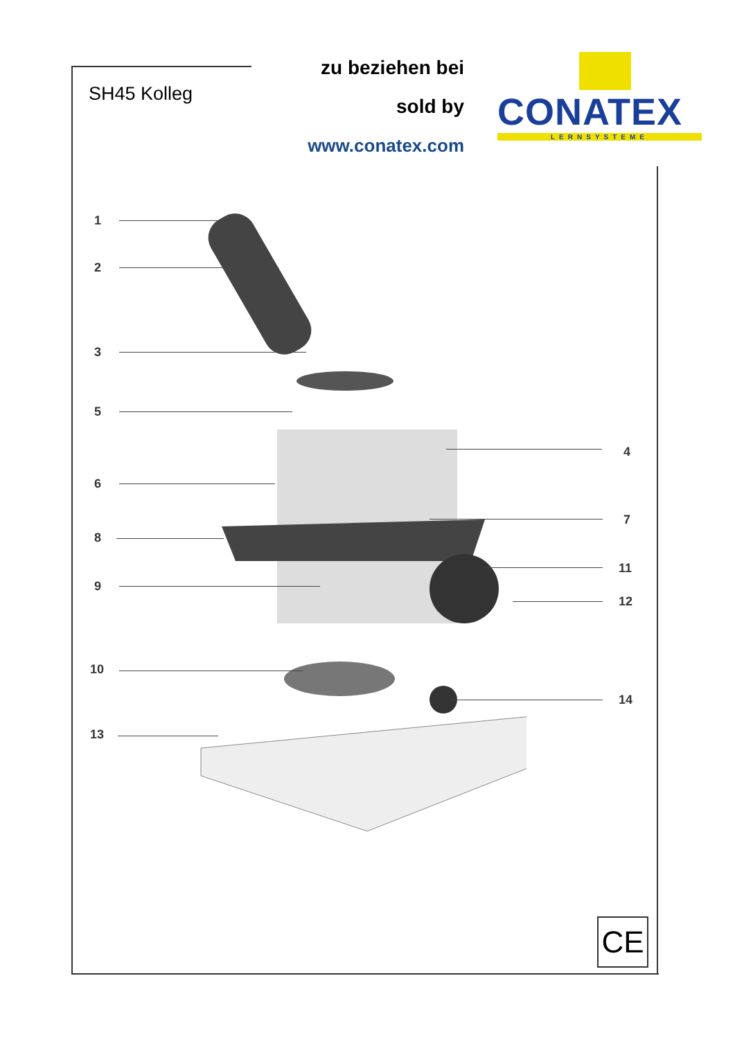SH45 Kolleg
zu beziehen bei
sold by
www.conatex.com
CONATEX
LERNSYSTEME
1
2
3
5
4
6
7
8
11
9
12
10
14
13
CE